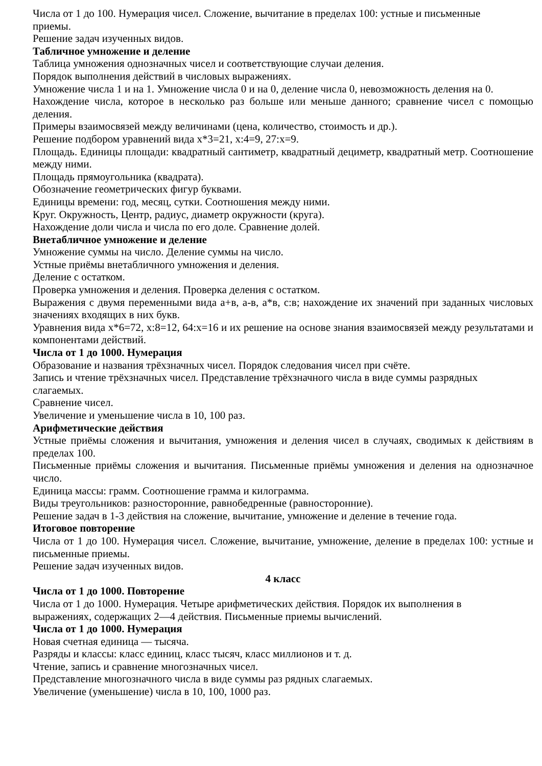Числа от 1 до 100. Нумерация чисел. Сложение, вычитание в пределах 100: устные и письменные
приемы.
Решение задач изученных видов.
Табличное умножение и деление
Таблица умножения однозначных чисел и соответствующие случаи деления.
Порядок выполнения действий в числовых выражениях.
Умножение числа 1 и на 1. Умножение числа 0 и на 0, деление числа 0, невозможность деления на 0.
Нахождение числа, которое в несколько раз больше или меньше данного; сравнение чисел с помощью деления.
Примеры взаимосвязей между величинами (цена, количество, стоимость и др.).
Решение подбором уравнений вида х*3=21, х:4=9, 27:х=9.
Площадь. Единицы площади: квадратный сантиметр, квадратный дециметр, квадратный метр. Соотношение между ними.
Площадь прямоугольника (квадрата).
Обозначение геометрических фигур буквами.
Единицы времени: год, месяц, сутки. Соотношения между ними.
Круг. Окружность, Центр, радиус, диаметр окружности (круга).
Нахождение доли числа и числа по его доле. Сравнение долей.
Внетабличное умножение и деление
Умножение суммы на число. Деление суммы на число.
Устные приёмы внетабличного умножения и деления.
Деление с остатком.
Проверка умножения и деления. Проверка деления с остатком.
Выражения с двумя переменными вида а+в, а-в, а*в, с:в; нахождение их значений при заданных числовых значениях входящих в них букв.
Уравнения вида х*6=72, х:8=12, 64:х=16 и их решение на основе знания взаимосвязей между результатами и компонентами действий.
Числа от 1 до 1000. Нумерация
Образование и названия трёхзначных чисел. Порядок следования чисел при счёте.
Запись и чтение трёхзначных чисел. Представление трёхзначного числа в виде суммы разрядных
слагаемых.
Сравнение чисел.
Увеличение и уменьшение числа в 10, 100 раз.
Арифметические действия
Устные приёмы сложения и вычитания, умножения и деления чисел в случаях, сводимых к действиям в пределах 100.
Письменные приёмы сложения и вычитания. Письменные приёмы умножения и деления на однозначное число.
Единица массы: грамм. Соотношение грамма и килограмма.
Виды треугольников: разносторонние, равнобедренные (равносторонние).
Решение задач в 1-3 действия на сложение, вычитание, умножение и деление в течение года.
Итоговое повторение
Числа от 1 до 100. Нумерация чисел. Сложение, вычитание, умножение, деление в пределах 100: устные и письменные приемы.
Решение задач изученных видов.
4 класс
Числа от 1 до 1000. Повторение
Числа от 1 до 1000. Нумерация. Четыре арифметических действия. Порядок их выполнения в
выражениях, содержащих 2—4 действия. Письменные приемы вычислений.
Числа от 1 до 1000. Нумерация
Новая счетная единица — тысяча.
Разряды и классы: класс единиц, класс тысяч, класс миллионов и т. д.
Чтение, запись и сравнение многозначных чисел.
Представление многозначного числа в виде суммы раз рядных слагаемых.
Увеличение (уменьшение) числа в 10, 100, 1000 раз.